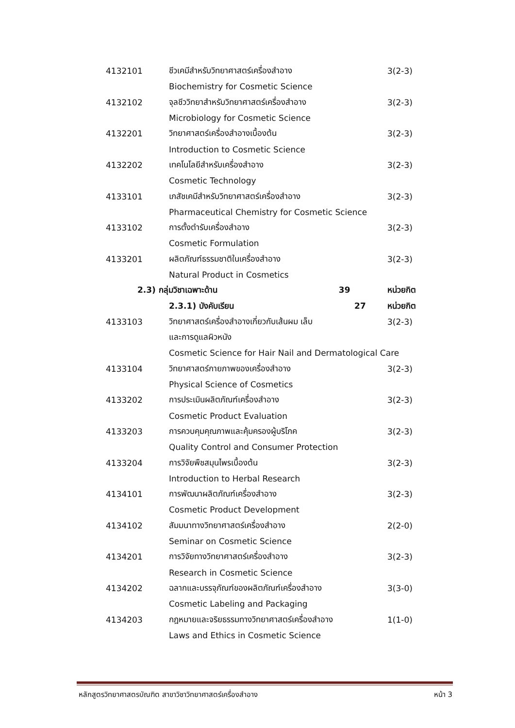| 4132101 | ชีวเคมีสำหรับวิทยาศาสตร์เครื่องสำอาง | 3(2-3) |
| | Biochemistry for Cosmetic Science | |
| 4132102 | จุลชีววิทยาสำหรับวิทยาศาสตร์เครื่องสำอาง | 3(2-3) |
| | Microbiology for Cosmetic Science | |
| 4132201 | วิทยาศาสตร์เครื่องสำอางเบื้องต้น | 3(2-3) |
| | Introduction to Cosmetic Science | |
| 4132202 | เทคโนโลยีสำหรับเครื่องสำอาง | 3(2-3) |
| | Cosmetic Technology | |
| 4133101 | เภสัชเคมีสำหรับวิทยาศาสตร์เครื่องสำอาง | 3(2-3) |
| | Pharmaceutical Chemistry for Cosmetic Science | |
| 4133102 | การตั้งตำรับเครื่องสำอาง | 3(2-3) |
| | Cosmetic Formulation | |
| 4133201 | ผลิตภัณฑ์ธรรมชาติในเครื่องสำอาง | 3(2-3) |
| | Natural Product in Cosmetics | |
| 2.3) กลุ่มวิชาเฉพาะด้าน 39 | | หน่วยกิต |
| | 2.3.1) บังคับเรียน 27 | หน่วยกิต |
| 4133103 | วิทยาศาสตร์เครื่องสำอางเกี่ยวกับเส้นผม เล็บ | 3(2-3) |
| | และการดูแลผิวหนัง | |
| | Cosmetic Science for Hair Nail and Dermatological Care | |
| 4133104 | วิทยาศาสตร์กายภาพของเครื่องสำอาง | 3(2-3) |
| | Physical Science of Cosmetics | |
| 4133202 | การประเมินผลิตภัณฑ์เครื่องสำอาง | 3(2-3) |
| | Cosmetic Product Evaluation | |
| 4133203 | การควบคุมคุณภาพและคุ้มครองผู้บริโภค | 3(2-3) |
| | Quality Control and Consumer Protection | |
| 4133204 | การวิจัยพืชสมุนไพรเบื้องต้น | 3(2-3) |
| | Introduction to Herbal Research | |
| 4134101 | การพัฒนาผลิตภัณฑ์เครื่องสำอาง | 3(2-3) |
| | Cosmetic Product Development | |
| 4134102 | สัมมนาทางวิทยาศาสตร์เครื่องสำอาง | 2(2-0) |
| | Seminar on Cosmetic Science | |
| 4134201 | การวิจัยทางวิทยาศาสตร์เครื่องสำอาง | 3(2-3) |
| | Research in Cosmetic Science | |
| 4134202 | ฉลากและบรรจุภัณฑ์ของผลิตภัณฑ์เครื่องสำอาง | 3(3-0) |
| | Cosmetic Labeling and Packaging | |
| 4134203 | กฎหมายและจริยธรรมทางวิทยาศาสตร์เครื่องสำอาง | 1(1-0) |
| | Laws and Ethics in Cosmetic Science | |
หลักสูตรวิทยาศาสตรบัณฑิต สาขาวิชาวิทยาศาสตร์เครื่องสำอาง หน้า 3